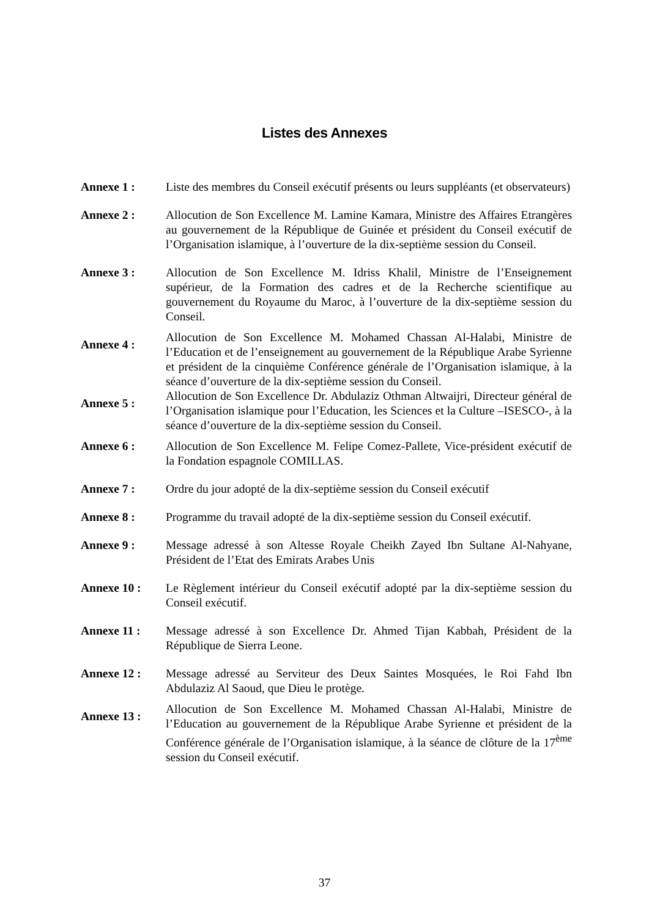Listes des Annexes
Annexe 1 : Liste des membres du Conseil exécutif présents ou leurs suppléants (et observateurs)
Annexe 2 : Allocution de Son Excellence M. Lamine Kamara, Ministre des Affaires Etrangères au gouvernement de la République de Guinée et président du Conseil exécutif de l’Organisation islamique, à l’ouverture de la dix-septième session du Conseil.
Annexe 3 : Allocution de Son Excellence M. Idriss Khalil, Ministre de l’Enseignement supérieur, de la Formation des cadres et de la Recherche scientifique au gouvernement du Royaume du Maroc, à l’ouverture de la dix-septième session du Conseil.
Annexe 4 :
Allocution de Son Excellence M. Mohamed Chassan Al-Halabi, Ministre de l’Education et de l’enseignement au gouvernement de la République Arabe Syrienne et président de la cinquième Conférence générale de l’Organisation islamique, à la séance d’ouverture de la dix-septième session du Conseil.
Annexe 5 :
Allocution de Son Excellence Dr. Abdulaziz Othman Altwaijri, Directeur général de l’Organisation islamique pour l’Education, les Sciences et la Culture –ISESCO-, à la séance d’ouverture de la dix-septième session du Conseil.
Annexe 6 : Allocution de Son Excellence M. Felipe Comez-Pallete, Vice-président exécutif de la Fondation espagnole COMILLAS.
Annexe 7 : Ordre du jour adopté de la dix-septième session du Conseil exécutif
Annexe 8 : Programme du travail adopté de la dix-septième session du Conseil exécutif.
Annexe 9 : Message adressé à son Altesse Royale Cheikh Zayed Ibn Sultane Al-Nahyane, Président de l’Etat des Emirats Arabes Unis
Annexe 10 : Le Règlement intérieur du Conseil exécutif adopté par la dix-septième session du Conseil exécutif.
Annexe 11 : Message adressé à son Excellence Dr. Ahmed Tijan Kabbah, Président de la République de Sierra Leone.
Annexe 12 : Message adressé au Serviteur des Deux Saintes Mosquées, le Roi Fahd Ibn Abdulaziz Al Saoud, que Dieu le protège.
Annexe 13 :
Allocution de Son Excellence M. Mohamed Chassan Al-Halabi, Ministre de l’Education au gouvernement de la République Arabe Syrienne et président de la Conférence générale de l’Organisation islamique, à la séance de clôture de la 17<sup>ème</sup> session du Conseil exécutif.
37